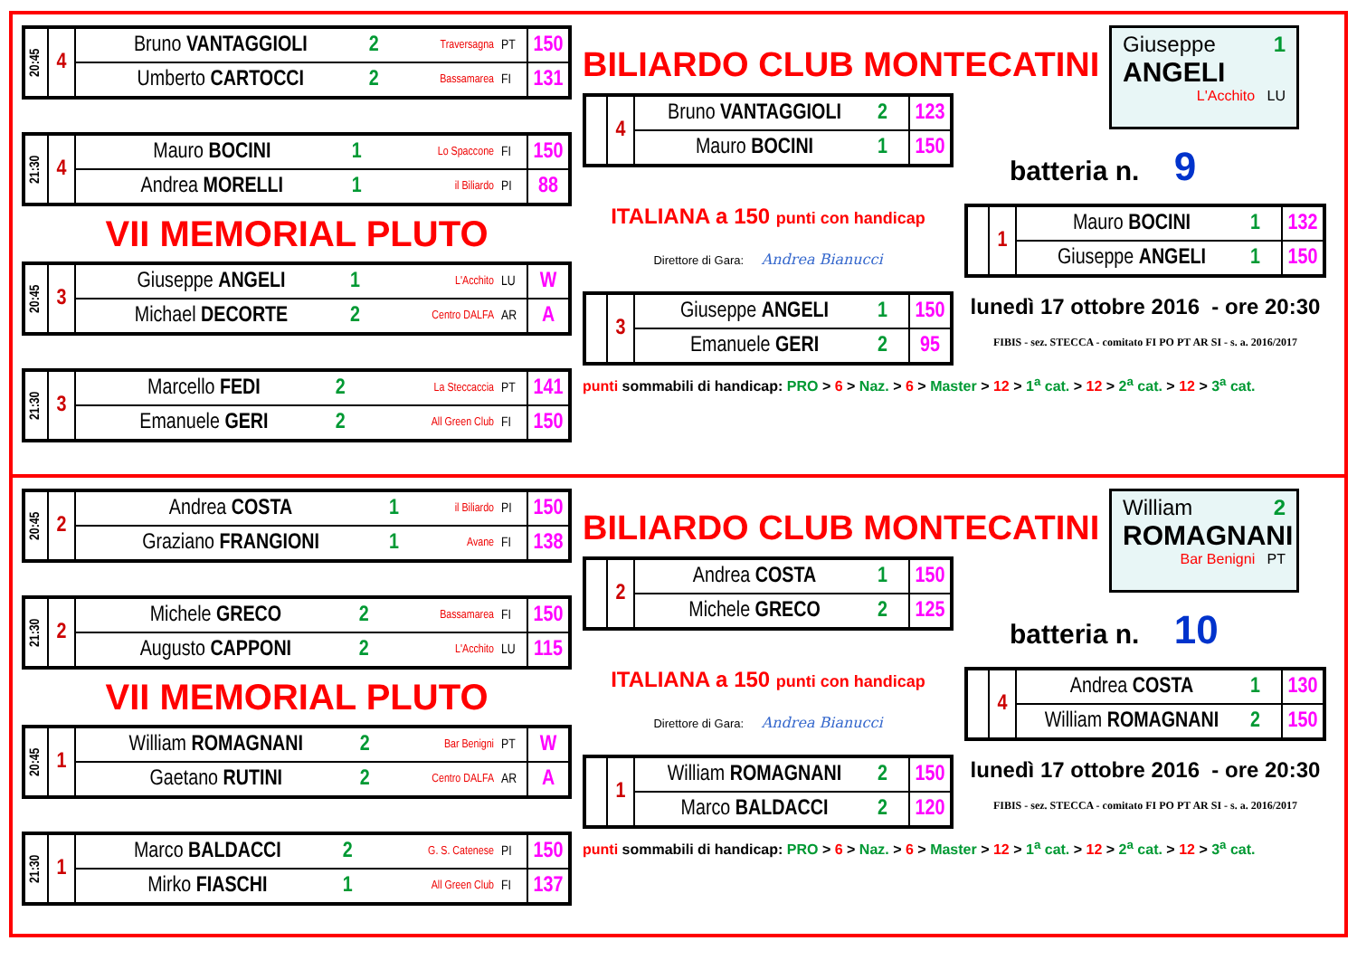| 20:45 | 4 | Bruno VANTAGGIOLI | 2 | Traversagna | PT | 150 |
| | | Umberto CARTOCCI | 2 | Bassamarea | FI | 131 |
| 21:30 | 4 | Mauro BOCINI | 1 | Lo Spaccone | FI | 150 |
| | | Andrea MORELLI | 1 | il Biliardo | PI | 88 |
VII MEMORIAL PLUTO
| 20:45 | 3 | Giuseppe ANGELI | 1 | L'Acchito | LU | W |
| | | Michael DECORTE | 2 | Centro DALFA | AR | A |
| 21:30 | 3 | Marcello FEDI | 2 | La Steccaccia | PT | 141 |
| | | Emanuele GERI | 2 | All Green Club | FI | 150 |
BILIARDO CLUB MONTECATINI
| | 4 | Bruno VANTAGGIOLI | 2 | 123 |
| | | Mauro BOCINI | 1 | 150 |
ITALIANA a 150 punti con handicap
Direttore di Gara: Andrea Bianucci
| | 3 | Giuseppe ANGELI | 1 | 150 |
| | | Emanuele GERI | 2 | 95 |
punti sommabili di handicap: PRO > 6 > Naz. > 6 > Master > 12 > 1<sup>a</sup> cat. > 12 > 2<sup>a</sup> cat. > 12 > 3<sup>a</sup> cat.
Giuseppe 1
ANGELI
L'Acchito LU
batteria n. 9
| | 1 | Mauro BOCINI | 1 | 132 |
| | | Giuseppe ANGELI | 1 | 150 |
lunedì 17 ottobre 2016 - ore 20:30
FIBIS - sez. STECCA - comitato FI PO PT AR SI - s. a. 2016/2017
| 20:45 | 2 | Andrea COSTA | 1 | il Biliardo | PI | 150 |
| | | Graziano FRANGIONI | 1 | Avane | FI | 138 |
| 21:30 | 2 | Michele GRECO | 2 | Bassamarea | FI | 150 |
| | | Augusto CAPPONI | 2 | L'Acchito | LU | 115 |
VII MEMORIAL PLUTO
| 20:45 | 1 | William ROMAGNANI | 2 | Bar Benigni | PT | W |
| | | Gaetano RUTINI | 2 | Centro DALFA | AR | A |
| 21:30 | 1 | Marco BALDACCI | 2 | G. S. Catenese | PI | 150 |
| | | Mirko FIASCHI | 1 | All Green Club | FI | 137 |
BILIARDO CLUB MONTECATINI
| | 2 | Andrea COSTA | 1 | 150 |
| | | Michele GRECO | 2 | 125 |
ITALIANA a 150 punti con handicap
Direttore di Gara: Andrea Bianucci
| | 1 | William ROMAGNANI | 2 | 150 |
| | | Marco BALDACCI | 2 | 120 |
punti sommabili di handicap: PRO > 6 > Naz. > 6 > Master > 12 > 1<sup>a</sup> cat. > 12 > 2<sup>a</sup> cat. > 12 > 3<sup>a</sup> cat.
William 2
ROMAGNANI
Bar Benigni PT
batteria n. 10
| | 4 | Andrea COSTA | 1 | 130 |
| | | William ROMAGNANI | 2 | 150 |
lunedì 17 ottobre 2016 - ore 20:30
FIBIS - sez. STECCA - comitato FI PO PT AR SI - s. a. 2016/2017